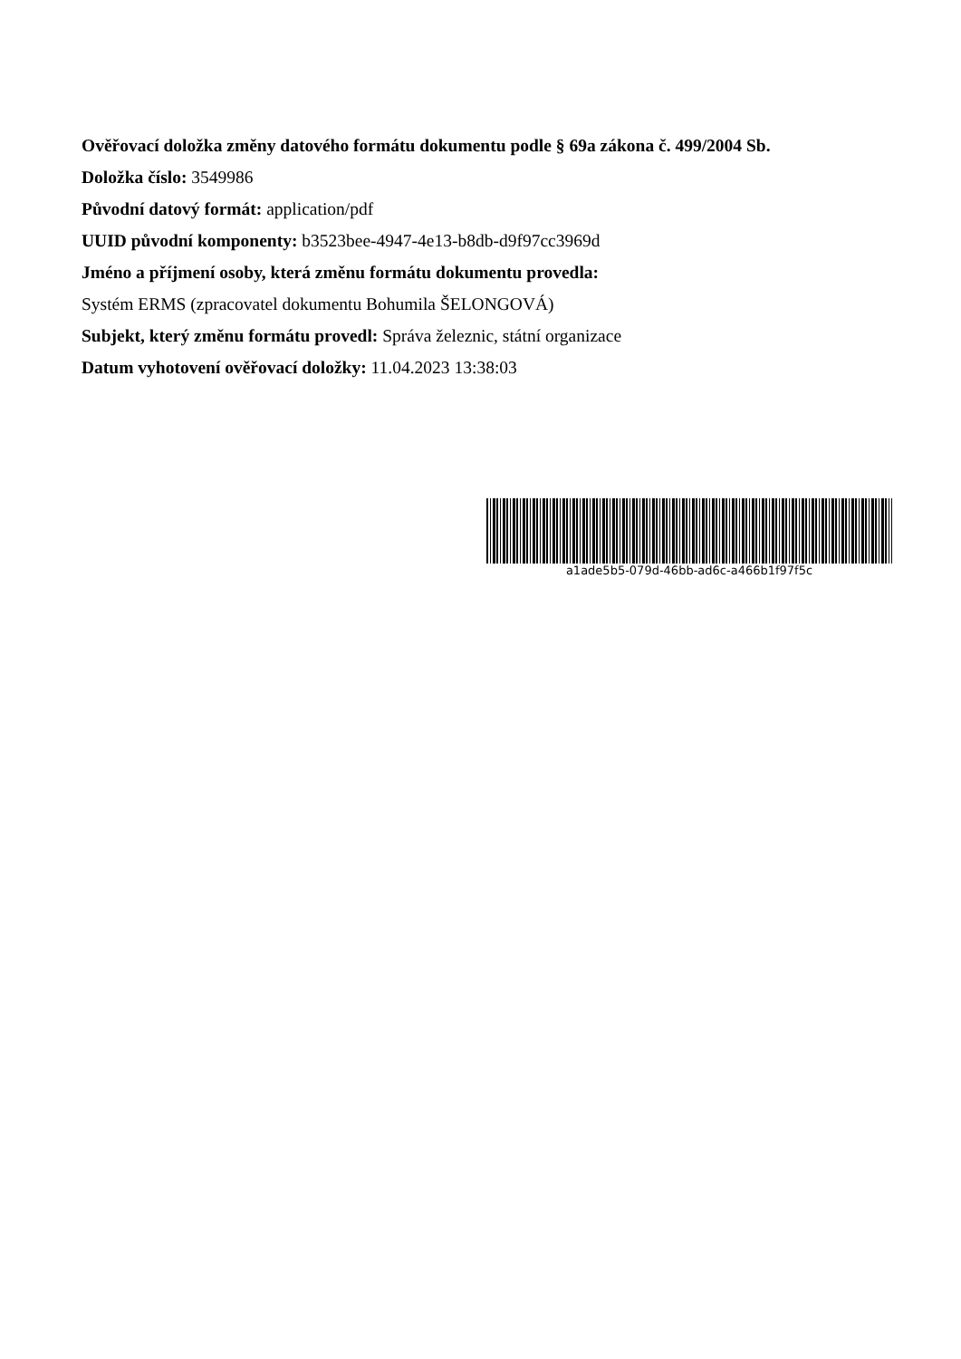Ověřovací doložka změny datového formátu dokumentu podle § 69a zákona č. 499/2004 Sb.
Doložka číslo: 3549986
Původní datový formát: application/pdf
UUID původní komponenty: b3523bee-4947-4e13-b8db-d9f97cc3969d
Jméno a příjmení osoby, která změnu formátu dokumentu provedla:
Systém ERMS (zpracovatel dokumentu Bohumila ŠELONGOVÁ)
Subjekt, který změnu formátu provedl: Správa železnic, státní organizace
Datum vyhotovení ověřovací doložky: 11.04.2023 13:38:03
a1ade5b5-079d-46bb-ad6c-a466b1f97f5c